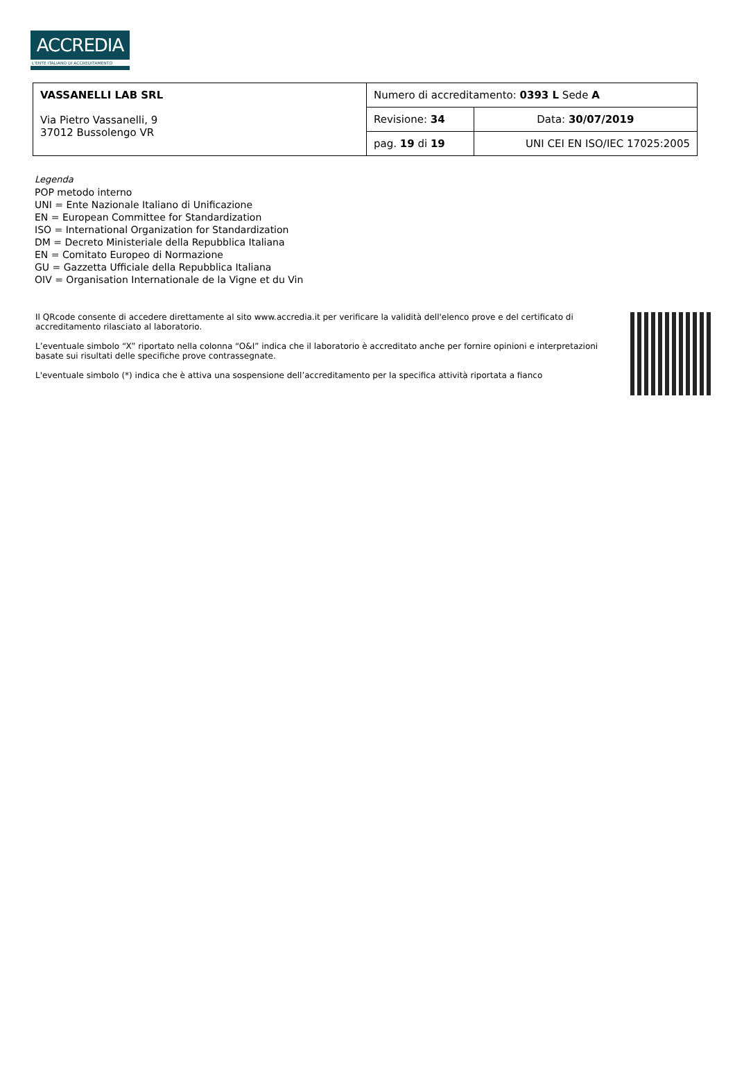ACCREDIA
L'ENTE ITALIANO DI ACCREDITAMENTO
| VASSANELLI LAB SRL Via Pietro Vassanelli, 9 37012 Bussolengo VR | Numero di accreditamento: 0393 L Sede A | |
| | Revisione: 34 | Data: 30/07/2019 |
| | pag. 19 di 19 | UNI CEI EN ISO/IEC 17025:2005 |
Legenda
POP metodo interno
UNI = Ente Nazionale Italiano di Unificazione
EN = European Committee for Standardization
ISO = International Organization for Standardization
DM = Decreto Ministeriale della Repubblica Italiana
EN = Comitato Europeo di Normazione
GU = Gazzetta Ufficiale della Repubblica Italiana
OIV = Organisation Internationale de la Vigne et du Vin
Il QRcode consente di accedere direttamente al sito www.accredia.it per verificare la validità dell'elenco prove e del certificato di accreditamento rilasciato al laboratorio.
L’eventuale simbolo “X” riportato nella colonna “O&I” indica che il laboratorio è accreditato anche per fornire opinioni e interpretazioni basate sui risultati delle specifiche prove contrassegnate.
L'eventuale simbolo (*) indica che è attiva una sospensione dell’accreditamento per la specifica attività riportata a fianco